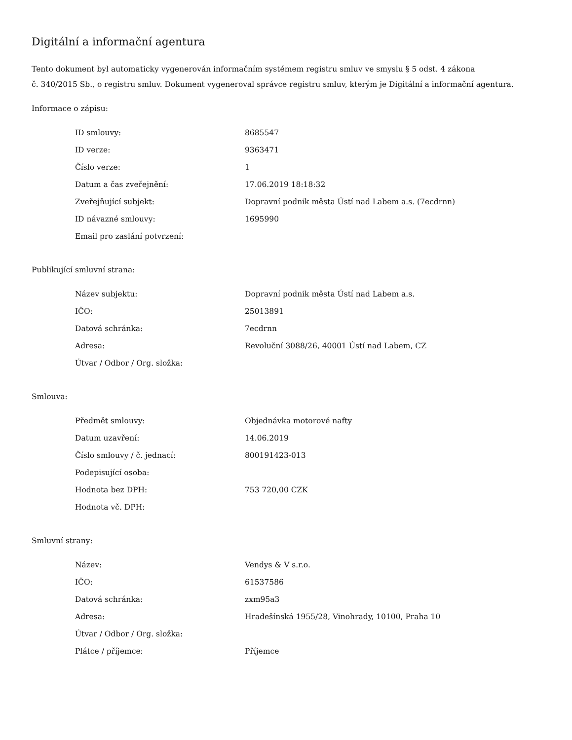Digitální a informační agentura
Tento dokument byl automaticky vygenerován informačním systémem registru smluv ve smyslu § 5 odst. 4 zákona
č. 340/2015 Sb., o registru smluv. Dokument vygeneroval správce registru smluv, kterým je Digitální a informační agentura.
Informace o zápisu:
| ID smlouvy: | 8685547 |
| ID verze: | 9363471 |
| Číslo verze: | 1 |
| Datum a čas zveřejnění: | 17.06.2019 18:18:32 |
| Zveřejňující subjekt: | Dopravní podnik města Ústí nad Labem a.s. (7ecdrnn) |
| ID návazné smlouvy: | 1695990 |
| Email pro zaslání potvrzení: | |
Publikující smluvní strana:
| Název subjektu: | Dopravní podnik města Ústí nad Labem a.s. |
| IČO: | 25013891 |
| Datová schránka: | 7ecdrnn |
| Adresa: | Revoluční 3088/26, 40001 Ústí nad Labem, CZ |
| Útvar / Odbor / Org. složka: | |
Smlouva:
| Předmět smlouvy: | Objednávka motorové nafty |
| Datum uzavření: | 14.06.2019 |
| Číslo smlouvy / č. jednací: | 800191423-013 |
| Podepisující osoba: | |
| Hodnota bez DPH: | 753 720,00 CZK |
| Hodnota vč. DPH: | |
Smluvní strany:
| Název: | Vendys & V s.r.o. |
| IČO: | 61537586 |
| Datová schránka: | zxm95a3 |
| Adresa: | Hradešínská 1955/28, Vinohrady, 10100, Praha 10 |
| Útvar / Odbor / Org. složka: | |
| Plátce / příjemce: | Příjemce |